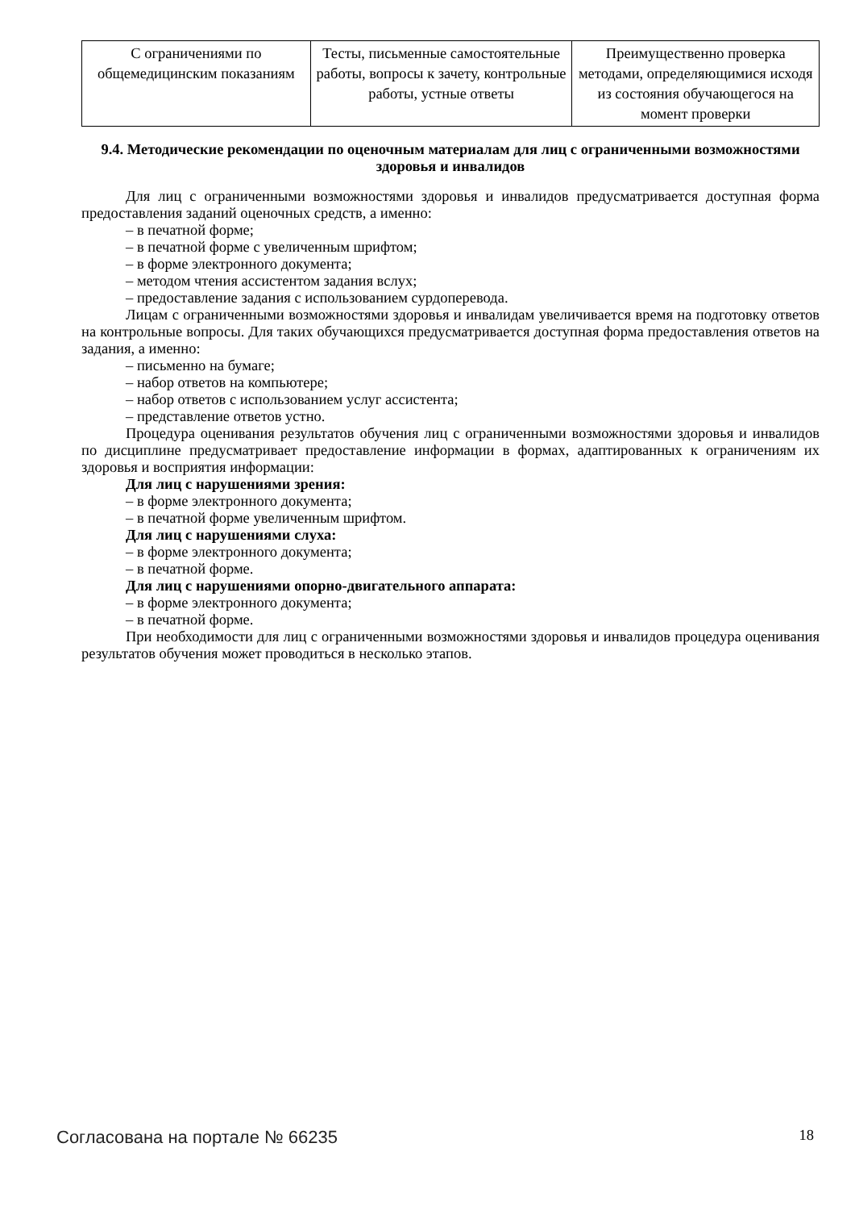| С ограничениями по общемедицинским показаниям | Тесты, письменные самостоятельные работы, вопросы к зачету, контрольные работы, устные ответы | Преимущественно проверка методами, определяющимися исходя из состояния обучающегося на момент проверки |
9.4. Методические рекомендации по оценочным материалам для лиц с ограниченными возможностями здоровья и инвалидов
Для лиц с ограниченными возможностями здоровья и инвалидов предусматривается доступная форма предоставления заданий оценочных средств, а именно:
– в печатной форме;
– в печатной форме с увеличенным шрифтом;
– в форме электронного документа;
– методом чтения ассистентом задания вслух;
– предоставление задания с использованием сурдоперевода.
Лицам с ограниченными возможностями здоровья и инвалидам увеличивается время на подготовку ответов на контрольные вопросы. Для таких обучающихся предусматривается доступная форма предоставления ответов на задания, а именно:
– письменно на бумаге;
– набор ответов на компьютере;
– набор ответов с использованием услуг ассистента;
– представление ответов устно.
Процедура оценивания результатов обучения лиц с ограниченными возможностями здоровья и инвалидов по дисциплине предусматривает предоставление информации в формах, адаптированных к ограничениям их здоровья и восприятия информации:
Для лиц с нарушениями зрения:
– в форме электронного документа;
– в печатной форме увеличенным шрифтом.
Для лиц с нарушениями слуха:
– в форме электронного документа;
– в печатной форме.
Для лиц с нарушениями опорно-двигательного аппарата:
– в форме электронного документа;
– в печатной форме.
При необходимости для лиц с ограниченными возможностями здоровья и инвалидов процедура оценивания результатов обучения может проводиться в несколько этапов.
Согласована на портале № 66235 18